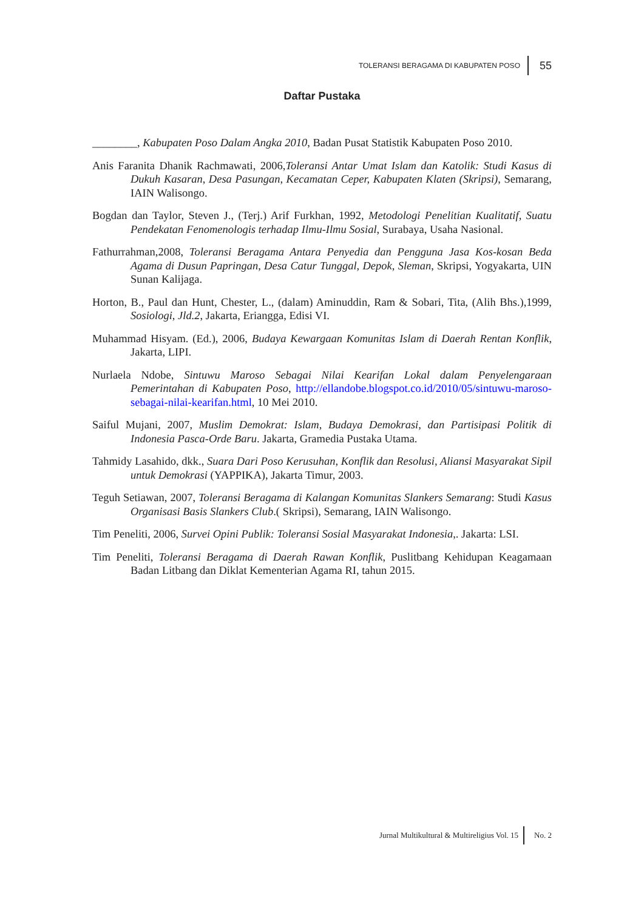TOLERANSI BERAGAMA DI KABUPATEN POSO 55
Daftar Pustaka
________, Kabupaten Poso Dalam Angka 2010, Badan Pusat Statistik Kabupaten Poso 2010.
Anis Faranita Dhanik Rachmawati, 2006,Toleransi Antar Umat Islam dan Katolik: Studi Kasus di Dukuh Kasaran, Desa Pasungan, Kecamatan Ceper, Kabupaten Klaten (Skripsi), Semarang, IAIN Walisongo.
Bogdan dan Taylor, Steven J., (Terj.) Arif Furkhan, 1992, Metodologi Penelitian Kualitatif, Suatu Pendekatan Fenomenologis terhadap Ilmu-Ilmu Sosial, Surabaya, Usaha Nasional.
Fathurrahman,2008, Toleransi Beragama Antara Penyedia dan Pengguna Jasa Kos-kosan Beda Agama di Dusun Papringan, Desa Catur Tunggal, Depok, Sleman, Skripsi, Yogyakarta, UIN Sunan Kalijaga.
Horton, B., Paul dan Hunt, Chester, L., (dalam) Aminuddin, Ram & Sobari, Tita, (Alih Bhs.),1999, Sosiologi, Jld.2, Jakarta, Eriangga, Edisi VI.
Muhammad Hisyam. (Ed.), 2006, Budaya Kewargaan Komunitas Islam di Daerah Rentan Konflik, Jakarta, LIPI.
Nurlaela Ndobe, Sintuwu Maroso Sebagai Nilai Kearifan Lokal dalam Penyelengaraan Pemerintahan di Kabupaten Poso, http://ellandobe.blogspot.co.id/2010/05/sintuwu-maroso-sebagai-nilai-kearifan.html, 10 Mei 2010.
Saiful Mujani, 2007, Muslim Demokrat: Islam, Budaya Demokrasi, dan Partisipasi Politik di Indonesia Pasca-Orde Baru. Jakarta, Gramedia Pustaka Utama.
Tahmidy Lasahido, dkk., Suara Dari Poso Kerusuhan, Konflik dan Resolusi, Aliansi Masyarakat Sipil untuk Demokrasi (YAPPIKA), Jakarta Timur, 2003.
Teguh Setiawan, 2007, Toleransi Beragama di Kalangan Komunitas Slankers Semarang: Studi Kasus Organisasi Basis Slankers Club.( Skripsi), Semarang, IAIN Walisongo.
Tim Peneliti, 2006, Survei Opini Publik: Toleransi Sosial Masyarakat Indonesia,. Jakarta: LSI.
Tim Peneliti, Toleransi Beragama di Daerah Rawan Konflik, Puslitbang Kehidupan Keagamaan Badan Litbang dan Diklat Kementerian Agama RI, tahun 2015.
Jurnal Multikultural & Multireligius Vol. 15 No. 2